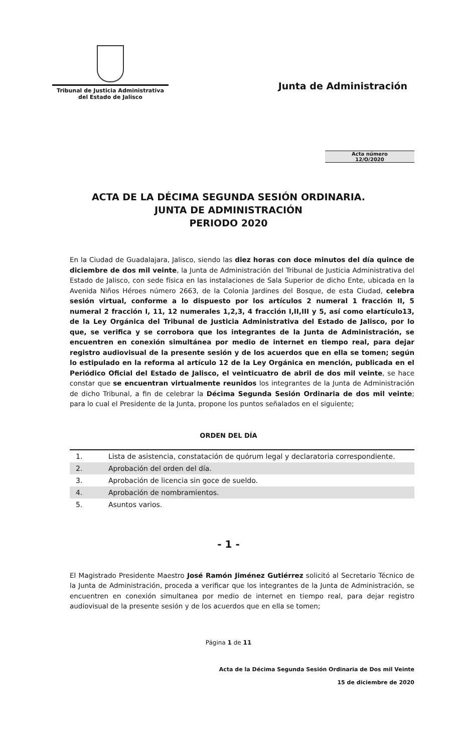Tribunal de Justicia Administrativa
del Estado de Jalisco
Junta de Administración
Acta número
12/O/2020
ACTA DE LA DÉCIMA SEGUNDA SESIÓN ORDINARIA.
JUNTA DE ADMINISTRACIÓN
PERIODO 2020
En la Ciudad de Guadalajara, Jalisco, siendo las diez horas con doce minutos del día quince de diciembre de dos mil veinte, la Junta de Administración del Tribunal de Justicia Administrativa del Estado de Jalisco, con sede física en las instalaciones de Sala Superior de dicho Ente, ubicada en la Avenida Niños Héroes número 2663, de la Colonia Jardines del Bosque, de esta Ciudad, celebra sesión virtual, conforme a lo dispuesto por los artículos 2 numeral 1 fracción II, 5 numeral 2 fracción I, 11, 12 numerales 1,2,3, 4 fracción I,II,III y 5, así como elartículo13, de la Ley Orgánica del Tribunal de Justicia Administrativa del Estado de Jalisco, por lo que, se verifica y se corrobora que los integrantes de la Junta de Administración, se encuentren en conexión simultánea por medio de internet en tiempo real, para dejar registro audiovisual de la presente sesión y de los acuerdos que en ella se tomen; según lo estipulado en la reforma al artículo 12 de la Ley Orgánica en mención, publicada en el Periódico Oficial del Estado de Jalisco, el veinticuatro de abril de dos mil veinte, se hace constar que se encuentran virtualmente reunidos los integrantes de la Junta de Administración de dicho Tribunal, a fin de celebrar la Décima Segunda Sesión Ordinaria de dos mil veinte; para lo cual el Presidente de la Junta, propone los puntos señalados en el siguiente;
ORDEN DEL DÍA
| 1. | Lista de asistencia, constatación de quórum legal y declaratoria correspondiente. |
| 2. | Aprobación del orden del día. |
| 3. | Aprobación de licencia sin goce de sueldo. |
| 4. | Aprobación de nombramientos. |
| 5. | Asuntos varios. |
- 1 -
El Magistrado Presidente Maestro José Ramón Jiménez Gutiérrez solicitó al Secretario Técnico de la Junta de Administración, proceda a verificar que los integrantes de la Junta de Administración, se encuentren en conexión simultanea por medio de internet en tiempo real, para dejar registro audiovisual de la presente sesión y de los acuerdos que en ella se tomen;
Página 1 de 11
Acta de la Décima Segunda Sesión Ordinaria de Dos mil Veinte
15 de diciembre de 2020